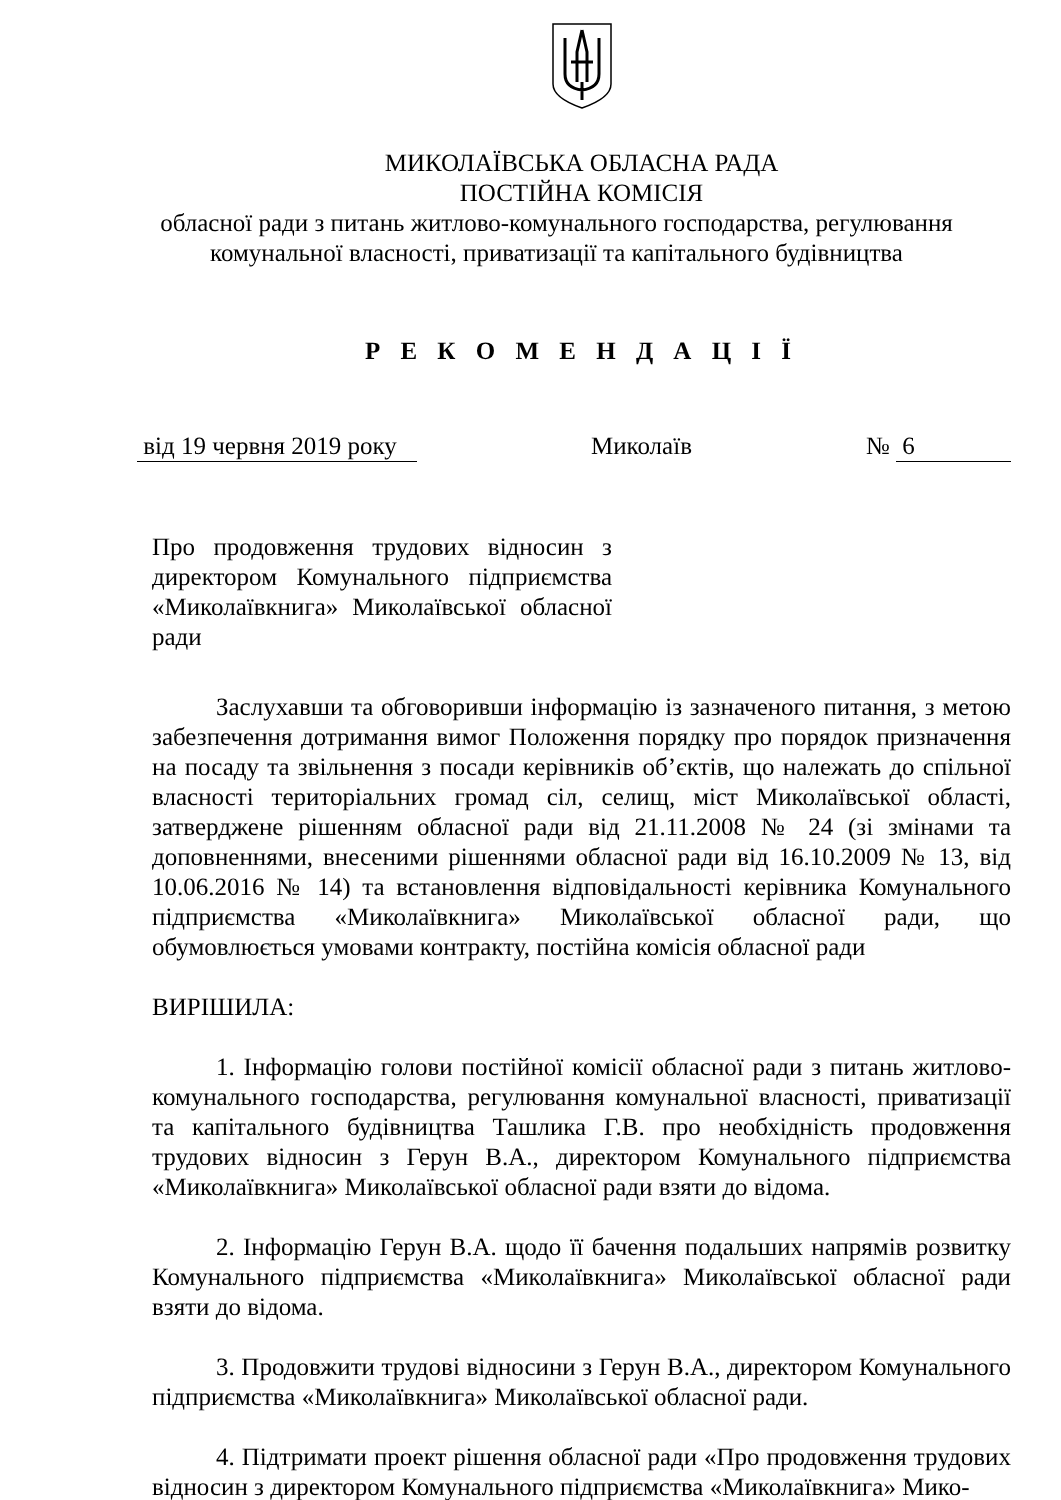МИКОЛАЇВСЬКА ОБЛАСНА РАДА
ПОСТІЙНА КОМІСІЯ
обласної ради з питань житлово-комунального господарства, регулювання
комунальної власності, приватизації та капітального будівництва
Р Е К О М Е Н Д А Ц І Ї
від 19 червня 2019 року Миколаїв № 6
Про продовження трудових відносин з директором Комунального підприємства «Миколаївкнига» Миколаївської обласної ради
Заслухавши та обговоривши інформацію із зазначеного питання, з метою забезпечення дотримання вимог Положення порядку про порядок призначення на посаду та звільнення з посади керівників об’єктів, що належать до спільної власності територіальних громад сіл, селищ, міст Миколаївської області, затверджене рішенням обласної ради від 21.11.2008 № 24 (зі змінами та доповненнями, внесеними рішеннями обласної ради від 16.10.2009 № 13, від 10.06.2016 № 14) та встановлення відповідальності керівника Комунального підприємства «Миколаївкнига» Миколаївської обласної ради, що обумовлюється умовами контракту, постійна комісія обласної ради
ВИРІШИЛА:
1. Інформацію голови постійної комісії обласної ради з питань житлово-комунального господарства, регулювання комунальної власності, приватизації та капітального будівництва Ташлика Г.В. про необхідність продовження трудових відносин з Герун В.А., директором Комунального підприємства «Миколаївкнига» Миколаївської обласної ради взяти до відома.
2. Інформацію Герун В.А. щодо її бачення подальших напрямів розвитку Комунального підприємства «Миколаївкнига» Миколаївської обласної ради взяти до відома.
3. Продовжити трудові відносини з Герун В.А., директором Комунального підприємства «Миколаївкнига» Миколаївської обласної ради.
4. Підтримати проект рішення обласної ради «Про продовження трудових відносин з директором Комунального підприємства «Миколаївкнига» Мико-